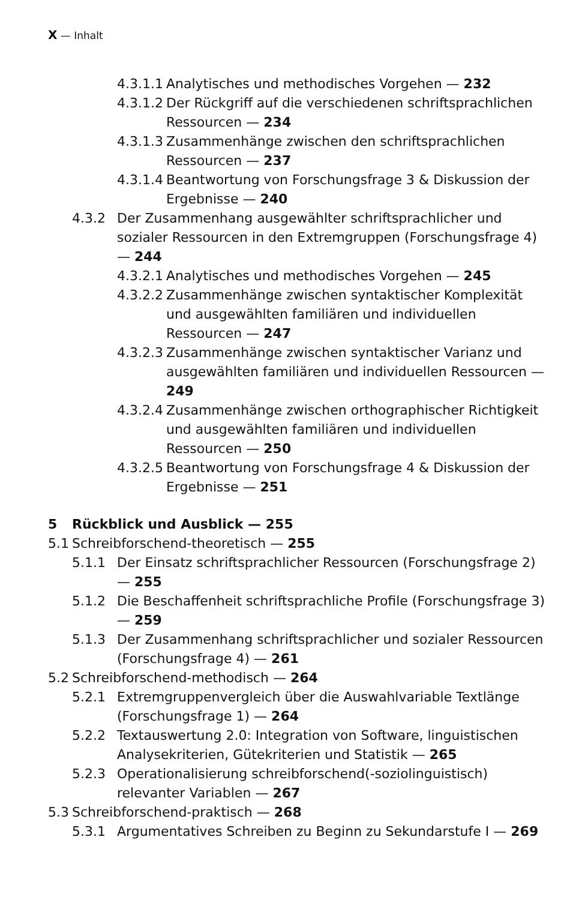X — Inhalt
4.3.1.1 Analytisches und methodisches Vorgehen — 232
4.3.1.2 Der Rückgriff auf die verschiedenen schriftsprachlichen Ressourcen — 234
4.3.1.3 Zusammenhänge zwischen den schriftsprachlichen Ressourcen — 237
4.3.1.4 Beantwortung von Forschungsfrage 3 & Diskussion der Ergebnisse — 240
4.3.2 Der Zusammenhang ausgewählter schriftsprachlicher und sozialer Ressourcen in den Extremgruppen (Forschungsfrage 4) — 244
4.3.2.1 Analytisches und methodisches Vorgehen — 245
4.3.2.2 Zusammenhänge zwischen syntaktischer Komplexität und ausgewählten familiären und individuellen Ressourcen — 247
4.3.2.3 Zusammenhänge zwischen syntaktischer Varianz und ausgewählten familiären und individuellen Ressourcen — 249
4.3.2.4 Zusammenhänge zwischen orthographischer Richtigkeit und ausgewählten familiären und individuellen Ressourcen — 250
4.3.2.5 Beantwortung von Forschungsfrage 4 & Diskussion der Ergebnisse — 251
5 Rückblick und Ausblick — 255
5.1 Schreibforschend-theoretisch — 255
5.1.1 Der Einsatz schriftsprachlicher Ressourcen (Forschungsfrage 2) — 255
5.1.2 Die Beschaffenheit schriftsprachliche Profile (Forschungsfrage 3) — 259
5.1.3 Der Zusammenhang schriftsprachlicher und sozialer Ressourcen (Forschungsfrage 4) — 261
5.2 Schreibforschend-methodisch — 264
5.2.1 Extremgruppenvergleich über die Auswahlvariable Textlänge (Forschungsfrage 1) — 264
5.2.2 Textauswertung 2.0: Integration von Software, linguistischen Analysekriterien, Gütekriterien und Statistik — 265
5.2.3 Operationalisierung schreibforschend(-soziolinguistisch) relevanter Variablen — 267
5.3 Schreibforschend-praktisch — 268
5.3.1 Argumentatives Schreiben zu Beginn zu Sekundarstufe I — 269